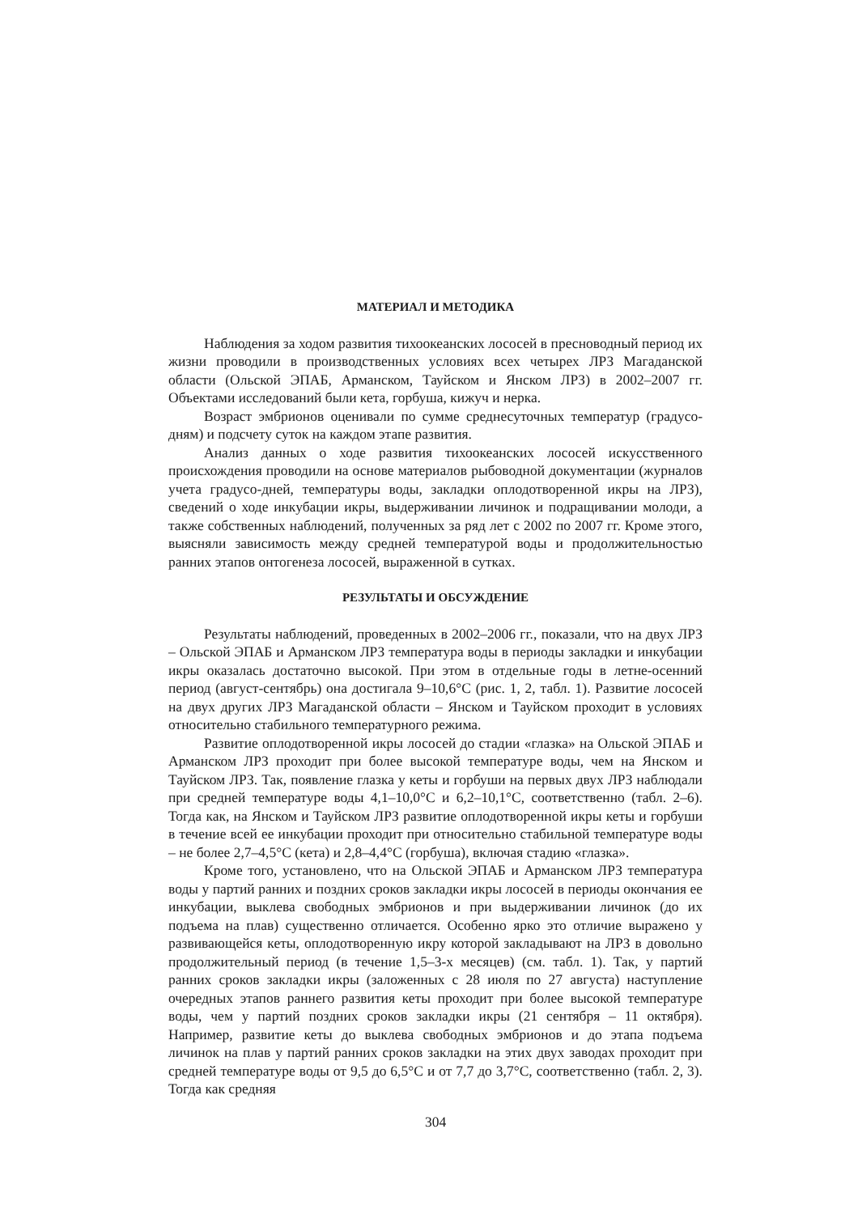МАТЕРИАЛ И МЕТОДИКА
Наблюдения за ходом развития тихоокеанских лососей в пресноводный период их жизни проводили в производственных условиях всех четырех ЛРЗ Магаданской области (Ольской ЭПАБ, Арманском, Тауйском и Янском ЛРЗ) в 2002–2007 гг. Объектами исследований были кета, горбуша, кижуч и нерка.
Возраст эмбрионов оценивали по сумме среднесуточных температур (градусо-дням) и подсчету суток на каждом этапе развития.
Анализ данных о ходе развития тихоокеанских лососей искусственного происхождения проводили на основе материалов рыбоводной документации (журналов учета градусо-дней, температуры воды, закладки оплодотворенной икры на ЛРЗ), сведений о ходе инкубации икры, выдерживании личинок и подращивании молоди, а также собственных наблюдений, полученных за ряд лет с 2002 по 2007 гг. Кроме этого, выясняли зависимость между средней температурой воды и продолжительностью ранних этапов онтогенеза лососей, выраженной в сутках.
РЕЗУЛЬТАТЫ И ОБСУЖДЕНИЕ
Результаты наблюдений, проведенных в 2002–2006 гг., показали, что на двух ЛРЗ – Ольской ЭПАБ и Арманском ЛРЗ температура воды в периоды закладки и инкубации икры оказалась достаточно высокой. При этом в отдельные годы в летне-осенний период (август-сентябрь) она достигала 9–10,6°C (рис. 1, 2, табл. 1). Развитие лососей на двух других ЛРЗ Магаданской области – Янском и Тауйском проходит в условиях относительно стабильного температурного режима.
Развитие оплодотворенной икры лососей до стадии «глазка» на Ольской ЭПАБ и Арманском ЛРЗ проходит при более высокой температуре воды, чем на Янском и Тауйском ЛРЗ. Так, появление глазка у кеты и горбуши на первых двух ЛРЗ наблюдали при средней температуре воды 4,1–10,0°C и 6,2–10,1°C, соответственно (табл. 2–6). Тогда как, на Янском и Тауйском ЛРЗ развитие оплодотворенной икры кеты и горбуши в течение всей ее инкубации проходит при относительно стабильной температуре воды – не более 2,7–4,5°C (кета) и 2,8–4,4°C (горбуша), включая стадию «глазка».
Кроме того, установлено, что на Ольской ЭПАБ и Арманском ЛРЗ температура воды у партий ранних и поздних сроков закладки икры лососей в периоды окончания ее инкубации, выклева свободных эмбрионов и при выдерживании личинок (до их подъема на плав) существенно отличается. Особенно ярко это отличие выражено у развивающейся кеты, оплодотворенную икру которой закладывают на ЛРЗ в довольно продолжительный период (в течение 1,5–3-х месяцев) (см. табл. 1). Так, у партий ранних сроков закладки икры (заложенных с 28 июля по 27 августа) наступление очередных этапов раннего развития кеты проходит при более высокой температуре воды, чем у партий поздних сроков закладки икры (21 сентября – 11 октября). Например, развитие кеты до выклева свободных эмбрионов и до этапа подъема личинок на плав у партий ранних сроков закладки на этих двух заводах проходит при средней температуре воды от 9,5 до 6,5°C и от 7,7 до 3,7°C, соответственно (табл. 2, 3). Тогда как средняя
304